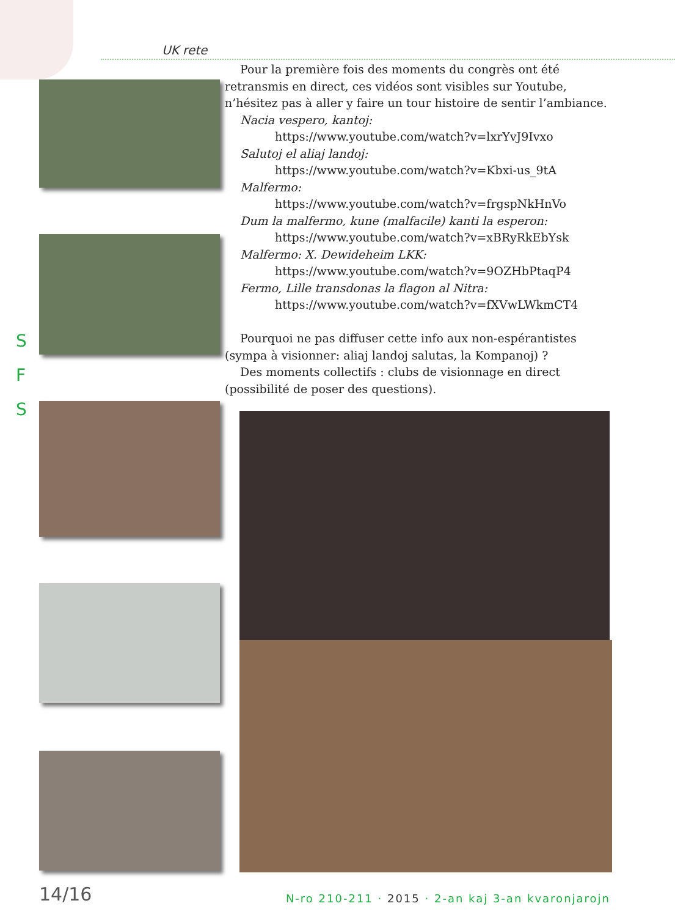UK rete
S
F
S
Pour la première fois des moments du congrès ont été retransmis en direct, ces vidéos sont visibles sur Youtube, n’hésitez pas à aller y faire un tour histoire de sentir l’ambiance.
Nacia vespero, kantoj:
https://www.youtube.com/watch?v=lxrYvJ9Ivxo
Salutoj el aliaj landoj:
https://www.youtube.com/watch?v=Kbxi-us_9tA
Malfermo:
https://www.youtube.com/watch?v=frgspNkHnVo
Dum la malfermo, kune (malfacile) kanti la esperon:
https://www.youtube.com/watch?v=xBRyRkEbYsk
Malfermo: X. Dewideheim LKK:
https://www.youtube.com/watch?v=9OZHbPtaqP4
Fermo, Lille transdonas la flagon al Nitra:
https://www.youtube.com/watch?v=fXVwLWkmCT4
Pourquoi ne pas diffuser cette info aux non-espérantistes (sympa à visionner: aliaj landoj salutas, la Kompanoj) ?
Des moments collectifs : clubs de visionnage en direct (possibilité de poser des questions).
14/16 N-ro 210-211 · 2015 · 2-an kaj 3-an kvaronjarojn